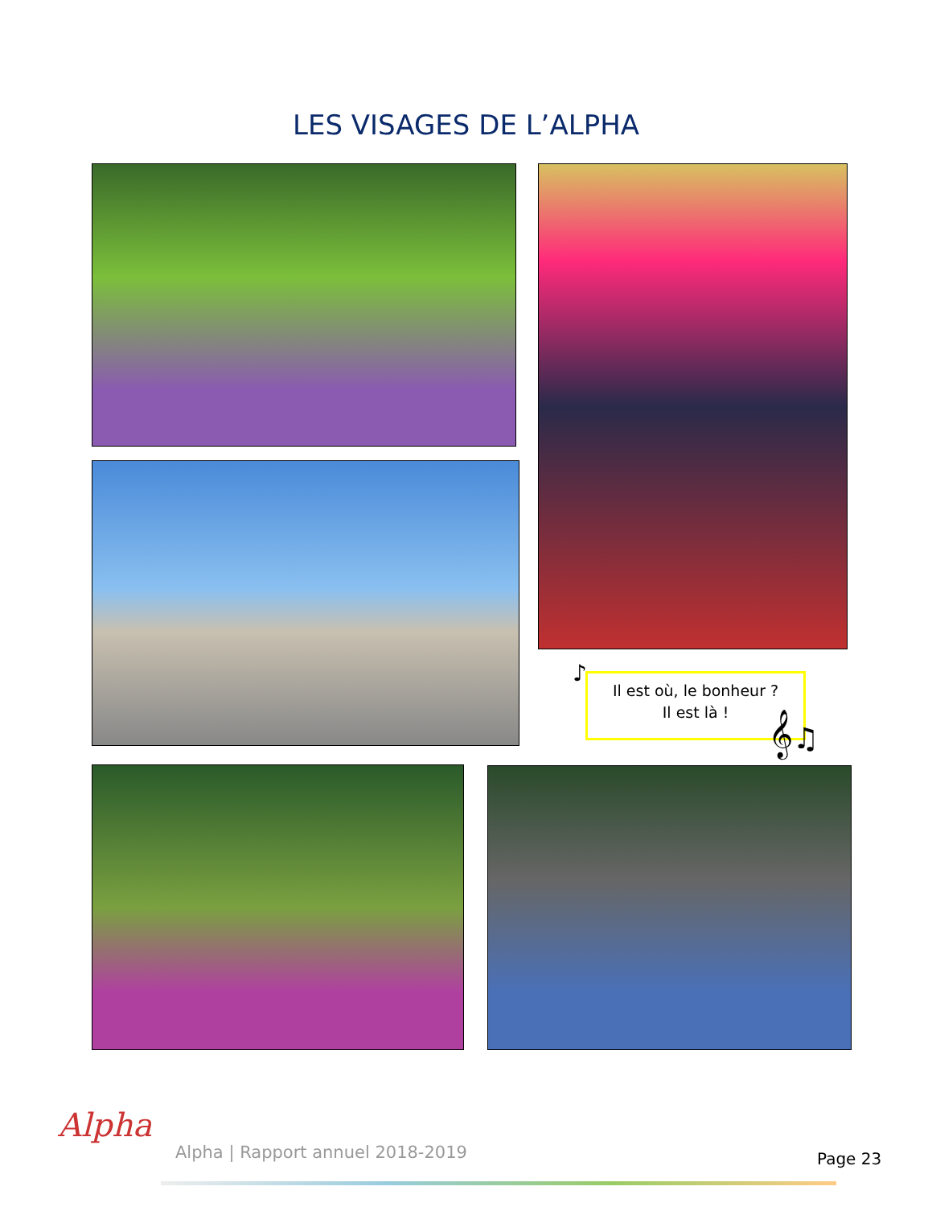LES VISAGES DE L’ALPHA
Il est où, le bonheur ?
Il est là !
♪
𝄞♫
Alpha
Alpha | Rapport annuel 2018-2019
Page 23